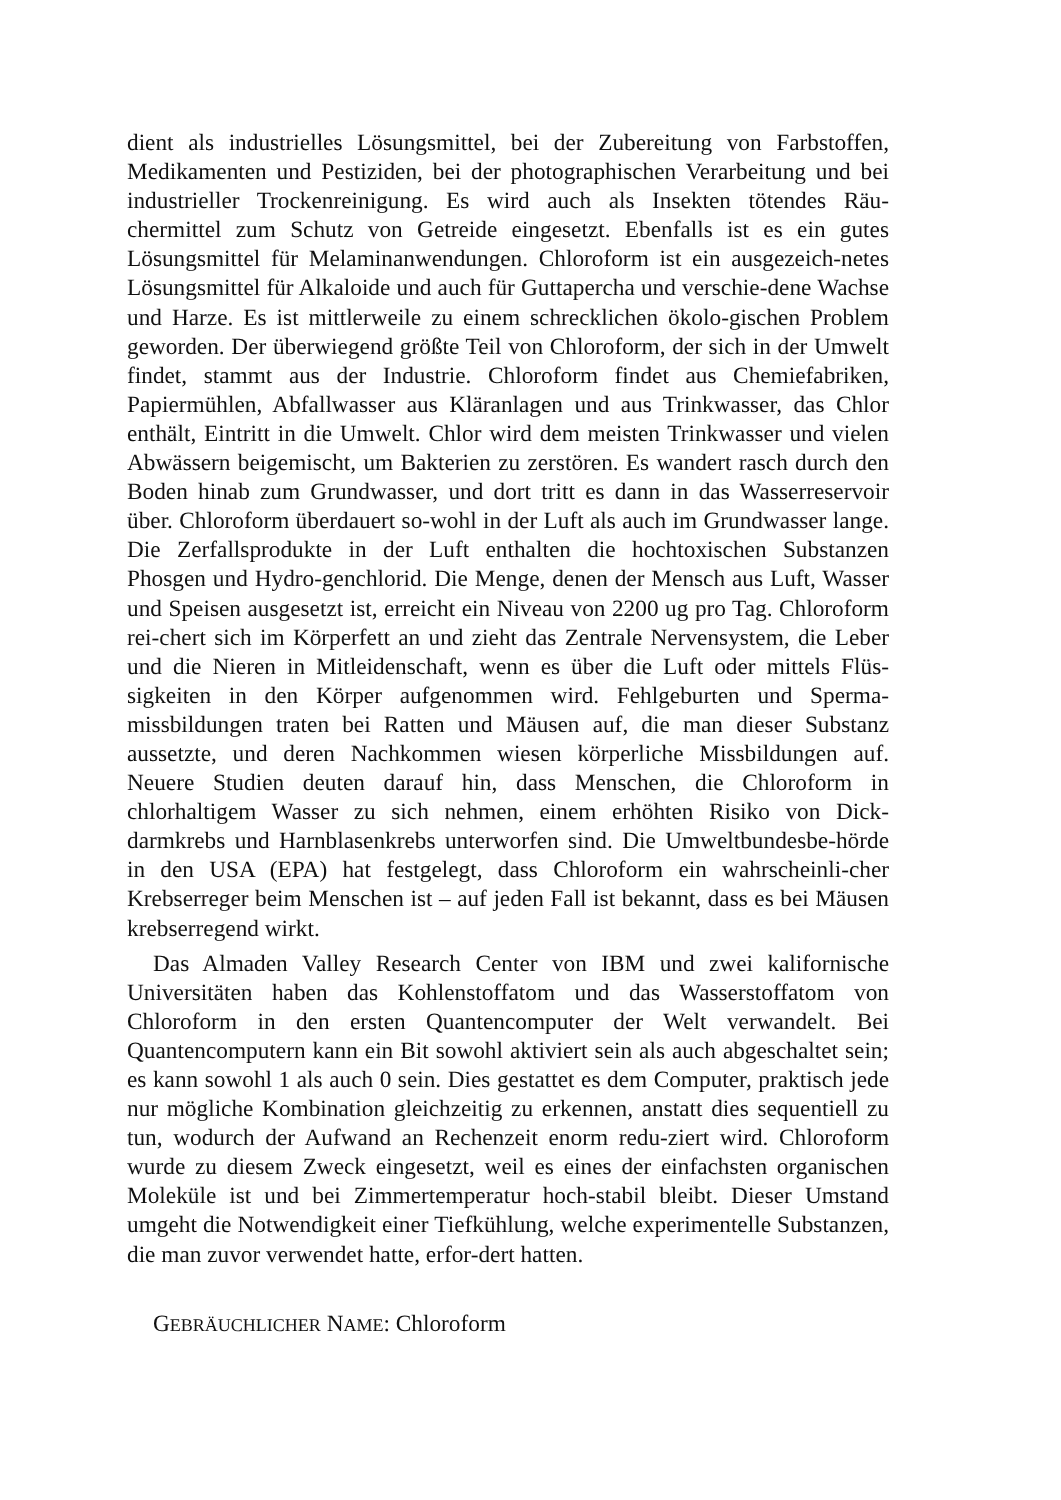dient als industrielles Lösungsmittel, bei der Zubereitung von Farbstoffen, Medikamenten und Pestiziden, bei der photographischen Verarbeitung und bei industrieller Trockenreinigung. Es wird auch als Insekten tötendes Räu-chermittel zum Schutz von Getreide eingesetzt. Ebenfalls ist es ein gutes Lösungsmittel für Melaminanwendungen. Chloroform ist ein ausgezeich-netes Lösungsmittel für Alkaloide und auch für Guttapercha und verschie-dene Wachse und Harze. Es ist mittlerweile zu einem schrecklichen ökolo-gischen Problem geworden. Der überwiegend größte Teil von Chloroform, der sich in der Umwelt findet, stammt aus der Industrie. Chloroform findet aus Chemiefabriken, Papiermühlen, Abfallwasser aus Kläranlagen und aus Trinkwasser, das Chlor enthält, Eintritt in die Umwelt. Chlor wird dem meisten Trinkwasser und vielen Abwässern beigemischt, um Bakterien zu zerstören. Es wandert rasch durch den Boden hinab zum Grundwasser, und dort tritt es dann in das Wasserreservoir über. Chloroform überdauert so-wohl in der Luft als auch im Grundwasser lange. Die Zerfallsprodukte in der Luft enthalten die hochtoxischen Substanzen Phosgen und Hydro-genchlorid. Die Menge, denen der Mensch aus Luft, Wasser und Speisen ausgesetzt ist, erreicht ein Niveau von 2200 ug pro Tag. Chloroform rei-chert sich im Körperfett an und zieht das Zentrale Nervensystem, die Leber und die Nieren in Mitleidenschaft, wenn es über die Luft oder mittels Flüs-sigkeiten in den Körper aufgenommen wird. Fehlgeburten und Sperma-missbildungen traten bei Ratten und Mäusen auf, die man dieser Substanz aussetzte, und deren Nachkommen wiesen körperliche Missbildungen auf. Neuere Studien deuten darauf hin, dass Menschen, die Chloroform in chlorhaltigem Wasser zu sich nehmen, einem erhöhten Risiko von Dick-darmkrebs und Harnblasenkrebs unterworfen sind. Die Umweltbundesbe-hörde in den USA (EPA) hat festgelegt, dass Chloroform ein wahrscheinli-cher Krebserreger beim Menschen ist – auf jeden Fall ist bekannt, dass es bei Mäusen krebserregend wirkt.
Das Almaden Valley Research Center von IBM und zwei kalifornische Universitäten haben das Kohlenstoffatom und das Wasserstoffatom von Chloroform in den ersten Quantencomputer der Welt verwandelt. Bei Quantencomputern kann ein Bit sowohl aktiviert sein als auch abgeschaltet sein; es kann sowohl 1 als auch 0 sein. Dies gestattet es dem Computer, praktisch jede nur mögliche Kombination gleichzeitig zu erkennen, anstatt dies sequentiell zu tun, wodurch der Aufwand an Rechenzeit enorm redu-ziert wird. Chloroform wurde zu diesem Zweck eingesetzt, weil es eines der einfachsten organischen Moleküle ist und bei Zimmertemperatur hoch-stabil bleibt. Dieser Umstand umgeht die Notwendigkeit einer Tiefkühlung, welche experimentelle Substanzen, die man zuvor verwendet hatte, erfor-dert hatten.
GEBRÄUCHLICHER NAME: Chloroform